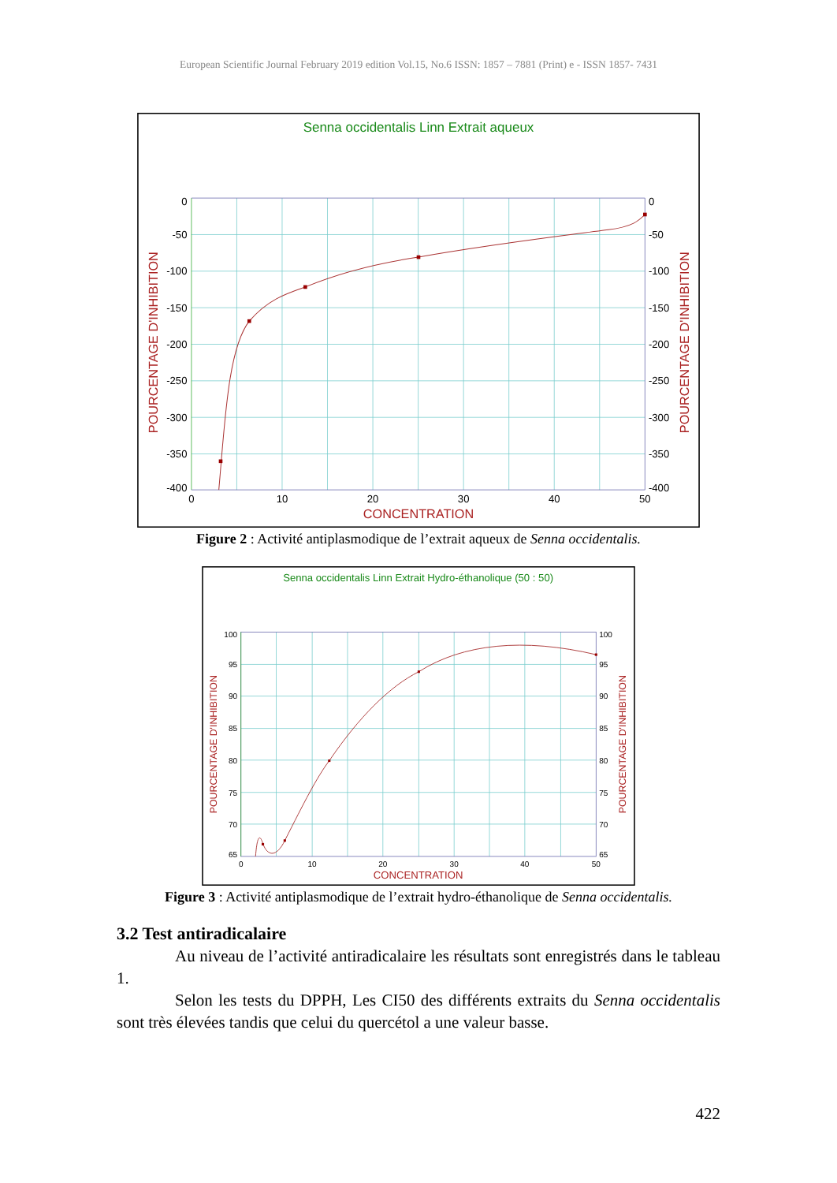European Scientific Journal February 2019 edition Vol.15, No.6 ISSN: 1857 – 7881 (Print) e - ISSN 1857- 7431
Senna occidentalis Linn Extrait aqueux
0
-50
-100
-150
-200
-250
-300
-350
-400
0
-50
-100
-150
-200
-250
-300
-350
-400
0
10
20
30
40
50
CONCENTRATION
POURCENTAGE D'INHIBITION
POURCENTAGE D'INHIBITION
Figure 2 : Activité antiplasmodique de l’extrait aqueux de Senna occidentalis.
Senna occidentalis Linn Extrait Hydro-éthanolique (50 : 50)
100
95
90
85
80
75
70
65
100
95
90
85
80
75
70
65
0
10
20
30
40
50
CONCENTRATION
POURCENTAGE D'INHIBITION
POURCENTAGE D'INHIBITION
Figure 3 : Activité antiplasmodique de l’extrait hydro-éthanolique de Senna occidentalis.
3.2 Test antiradicalaire
Au niveau de l’activité antiradicalaire les résultats sont enregistrés dans le tableau 1.
Selon les tests du DPPH, Les CI50 des différents extraits du Senna occidentalis sont très élevées tandis que celui du quercétol a une valeur basse.
422